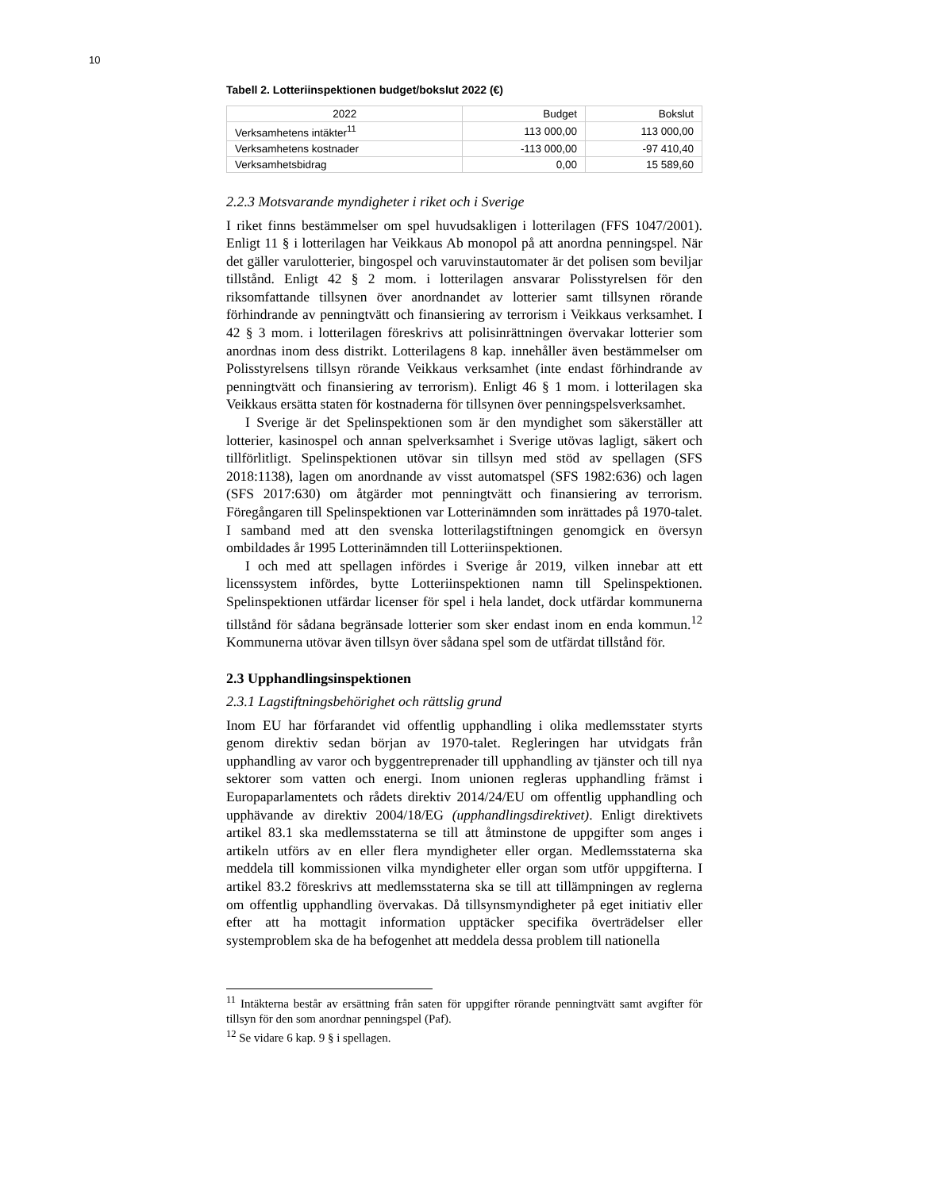10
Tabell 2. Lotteriinspektionen budget/bokslut 2022 (€)
| 2022 | Budget | Bokslut |
| --- | --- | --- |
| Verksamhetens intäkter<sup>11</sup> | 113 000,00 | 113 000,00 |
| Verksamhetens kostnader | -113 000,00 | -97 410,40 |
| Verksamhetsbidrag | 0,00 | 15 589,60 |
2.2.3 Motsvarande myndigheter i riket och i Sverige
I riket finns bestämmelser om spel huvudsakligen i lotterilagen (FFS 1047/2001). Enligt 11 § i lotterilagen har Veikkaus Ab monopol på att anordna penningspel. När det gäller varulotterier, bingospel och varuvinstautomater är det polisen som beviljar tillstånd. Enligt 42 § 2 mom. i lotterilagen ansvarar Polisstyrelsen för den riksomfattande tillsynen över anordnandet av lotterier samt tillsynen rörande förhindrande av penningtvätt och finansiering av terrorism i Veikkaus verksamhet. I 42 § 3 mom. i lotterilagen föreskrivs att polisinrättningen övervakar lotterier som anordnas inom dess distrikt. Lotterilagens 8 kap. innehåller även bestämmelser om Polisstyrelsens tillsyn rörande Veikkaus verksamhet (inte endast förhindrande av penningtvätt och finansiering av terrorism). Enligt 46 § 1 mom. i lotterilagen ska Veikkaus ersätta staten för kostnaderna för tillsynen över penningspelsverksamhet.
I Sverige är det Spelinspektionen som är den myndighet som säkerställer att lotterier, kasinospel och annan spelverksamhet i Sverige utövas lagligt, säkert och tillförlitligt. Spelinspektionen utövar sin tillsyn med stöd av spellagen (SFS 2018:1138), lagen om anordnande av visst automatspel (SFS 1982:636) och lagen (SFS 2017:630) om åtgärder mot penningtvätt och finansiering av terrorism. Föregångaren till Spelinspektionen var Lotterinämnden som inrättades på 1970-talet. I samband med att den svenska lotterilagstiftningen genomgick en översyn ombildades år 1995 Lotterinämnden till Lotteriinspektionen.
I och med att spellagen infördes i Sverige år 2019, vilken innebar att ett licenssystem infördes, bytte Lotteriinspektionen namn till Spelinspektionen. Spelinspektionen utfärdar licenser för spel i hela landet, dock utfärdar kommunerna tillstånd för sådana begränsade lotterier som sker endast inom en enda kommun.<sup>12</sup> Kommunerna utövar även tillsyn över sådana spel som de utfärdat tillstånd för.
2.3 Upphandlingsinspektionen
2.3.1 Lagstiftningsbehörighet och rättslig grund
Inom EU har förfarandet vid offentlig upphandling i olika medlemsstater styrts genom direktiv sedan början av 1970-talet. Regleringen har utvidgats från upphandling av varor och byggentreprenader till upphandling av tjänster och till nya sektorer som vatten och energi. Inom unionen regleras upphandling främst i Europaparlamentets och rådets direktiv 2014/24/EU om offentlig upphandling och upphävande av direktiv 2004/18/EG (upphandlingsdirektivet). Enligt direktivets artikel 83.1 ska medlemsstaterna se till att åtminstone de uppgifter som anges i artikeln utförs av en eller flera myndigheter eller organ. Medlemsstaterna ska meddela till kommissionen vilka myndigheter eller organ som utför uppgifterna. I artikel 83.2 föreskrivs att medlemsstaterna ska se till att tillämpningen av reglerna om offentlig upphandling övervakas. Då tillsynsmyndigheter på eget initiativ eller efter att ha mottagit information upptäcker specifika överträdelser eller systemproblem ska de ha befogenhet att meddela dessa problem till nationella
<sup>11</sup> Intäkterna består av ersättning från saten för uppgifter rörande penningtvätt samt avgifter för tillsyn för den som anordnar penningspel (Paf).
<sup>12</sup> Se vidare 6 kap. 9 § i spellagen.